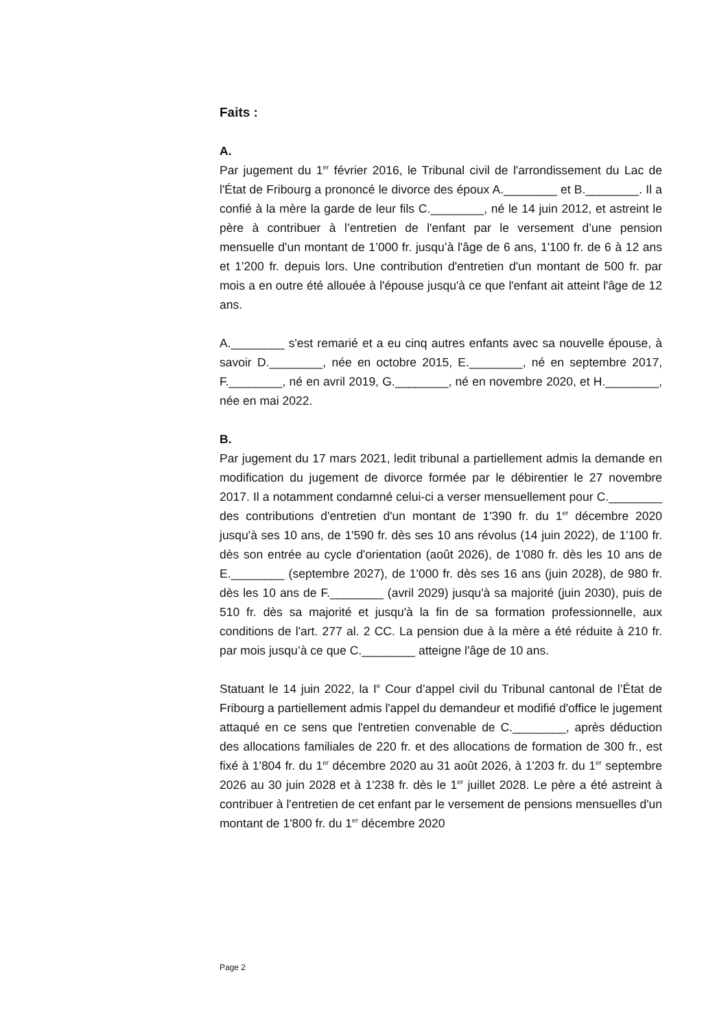Faits :
A.
Par jugement du 1<sup>er</sup> février 2016, le Tribunal civil de l'arrondissement du Lac de l'État de Fribourg a prononcé le divorce des époux A.________ et B.________. Il a confié à la mère la garde de leur fils C.________, né le 14 juin 2012, et astreint le père à contribuer à l’entretien de l'enfant par le versement d’une pension mensuelle d'un montant de 1’000 fr. jusqu’à l'âge de 6 ans, 1'100 fr. de 6 à 12 ans et 1'200 fr. depuis lors. Une contribution d'entretien d'un montant de 500 fr. par mois a en outre été allouée à l'épouse jusqu'à ce que l'enfant ait atteint l'âge de 12 ans.
A.________ s'est remarié et a eu cinq autres enfants avec sa nouvelle épouse, à savoir D.________, née en octobre 2015, E.________, né en septembre 2017, F.________, né en avril 2019, G.________, né en novembre 2020, et H.________, née en mai 2022.
B.
Par jugement du 17 mars 2021, ledit tribunal a partiellement admis la demande en modification du jugement de divorce formée par le débirentier le 27 novembre 2017. Il a notamment condamné celui-ci a verser mensuellement pour C.________ des contributions d'entretien d'un montant de 1'390 fr. du 1<sup>er</sup> décembre 2020 jusqu'à ses 10 ans, de 1'590 fr. dès ses 10 ans révolus (14 juin 2022), de 1'100 fr. dès son entrée au cycle d'orientation (août 2026), de 1'080 fr. dès les 10 ans de E.________ (septembre 2027), de 1'000 fr. dès ses 16 ans (juin 2028), de 980 fr. dès les 10 ans de F.________ (avril 2029) jusqu'à sa majorité (juin 2030), puis de 510 fr. dès sa majorité et jusqu'à la fin de sa formation professionnelle, aux conditions de l'art. 277 al. 2 CC. La pension due à la mère a été réduite à 210 fr. par mois jusqu’à ce que C.________ atteigne l'âge de 10 ans.
Statuant le 14 juin 2022, la I<sup>e</sup> Cour d’appel civil du Tribunal cantonal de l’État de Fribourg a partiellement admis l'appel du demandeur et modifié d'office le jugement attaqué en ce sens que l'entretien convenable de C.________, après déduction des allocations familiales de 220 fr. et des allocations de formation de 300 fr., est fixé à 1'804 fr. du 1<sup>er</sup> décembre 2020 au 31 août 2026, à 1'203 fr. du 1<sup>er</sup> septembre 2026 au 30 juin 2028 et à 1'238 fr. dès le 1<sup>er</sup> juillet 2028. Le père a été astreint à contribuer à l'entretien de cet enfant par le versement de pensions mensuelles d'un montant de 1'800 fr. du 1<sup>er</sup> décembre 2020
Page 2